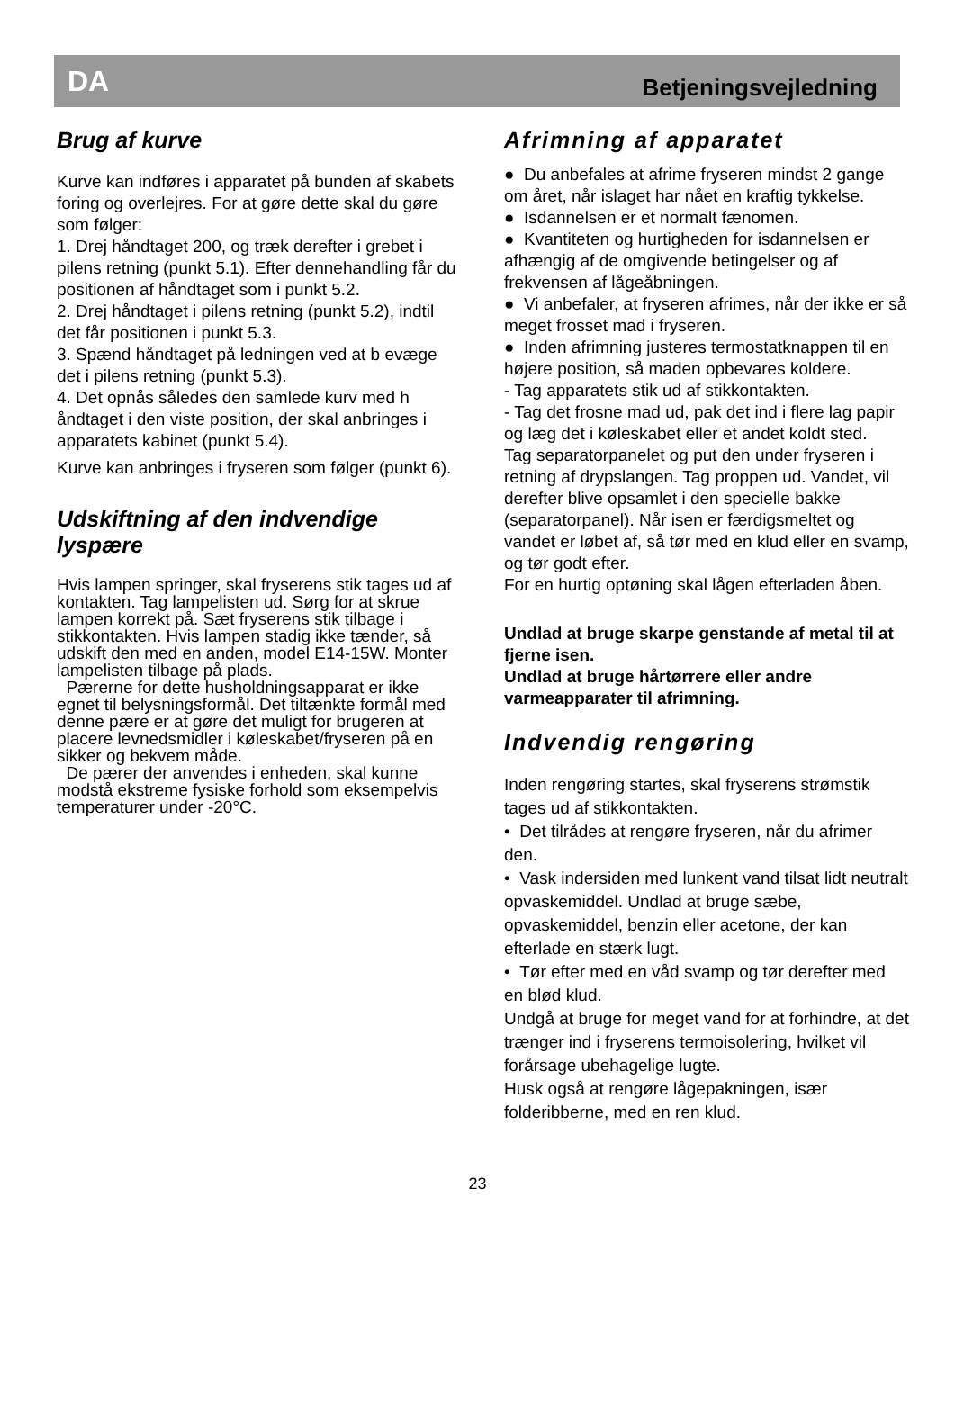DA Betjeningsvejledning
Brug af kurve
Kurve kan indføres i apparatet på bunden af skabets foring og overlejres. For at gøre dette skal du gøre som følger:
1. Drej håndtaget 200, og træk derefter i grebet i pilens retning (punkt 5.1). Efter dennehandling får du positionen af håndtaget som i punkt 5.2.
2. Drej håndtaget i pilens retning (punkt 5.2), indtil det får positionen i punkt 5.3.
3. Spænd håndtaget på ledningen ved at b evæge det i pilens retning (punkt 5.3).
4. Det opnås således den samlede kurv med h åndtaget i den viste position, der skal anbringes i apparatets kabinet (punkt 5.4).
Kurve kan anbringes i fryseren som følger (punkt 6).
Udskiftning af den indvendige lyspære
Hvis lampen springer, skal fryserens stik tages ud af kontakten. Tag lampelisten ud. Sørg for at skrue lampen korrekt på. Sæt fryserens stik tilbage i stikkontakten. Hvis lampen stadig ikke tænder, så udskift den med en anden, model E14-15W. Monter lampelisten tilbage på plads.
Pærerne for dette husholdningsapparat er ikke egnet til belysningsformål. Det tiltænkte formål med denne pære er at gøre det muligt for brugeren at placere levnedsmidler i køleskabet/fryseren på en sikker og bekvem måde.
De pærer der anvendes i enheden, skal kunne modstå ekstreme fysiske forhold som eksempelvis temperaturer under -20°C.
Afrimning af apparatet
● Du anbefales at afrime fryseren mindst 2 gange om året, når islaget har nået en kraftig tykkelse.
● Isdannelsen er et normalt fænomen.
● Kvantiteten og hurtigheden for isdannelsen er afhængig af de omgivende betingelser og af frekvensen af lågeåbningen.
● Vi anbefaler, at fryseren afrimes, når der ikke er så meget frosset mad i fryseren.
● Inden afrimning justeres termostatknappen til en højere position, så maden opbevares koldere.
- Tag apparatets stik ud af stikkontakten.
- Tag det frosne mad ud, pak det ind i flere lag papir og læg det i køleskabet eller et andet koldt sted.
Tag separatorpanelet og put den under fryseren i retning af drypslangen. Tag proppen ud. Vandet, vil derefter blive opsamlet i den specielle bakke (separatorpanel). Når isen er færdigsmeltet og vandet er løbet af, så tør med en klud eller en svamp, og tør godt efter.
For en hurtig optøning skal lågen efterladen åben.
Undlad at bruge skarpe genstande af metal til at fjerne isen.
Undlad at bruge hårtørrere eller andre varmeapparater til afrimning.
Indvendig rengøring
Inden rengøring startes, skal fryserens strømstik tages ud af stikkontakten.
• Det tilrådes at rengøre fryseren, når du afrimer den.
• Vask indersiden med lunkent vand tilsat lidt neutralt opvaskemiddel. Undlad at bruge sæbe, opvaskemiddel, benzin eller acetone, der kan efterlade en stærk lugt.
• Tør efter med en våd svamp og tør derefter med en blød klud.
Undgå at bruge for meget vand for at forhindre, at det trænger ind i fryserens termoisolering, hvilket vil forårsage ubehagelige lugte.
Husk også at rengøre lågepakningen, især folderibberne, med en ren klud.
23